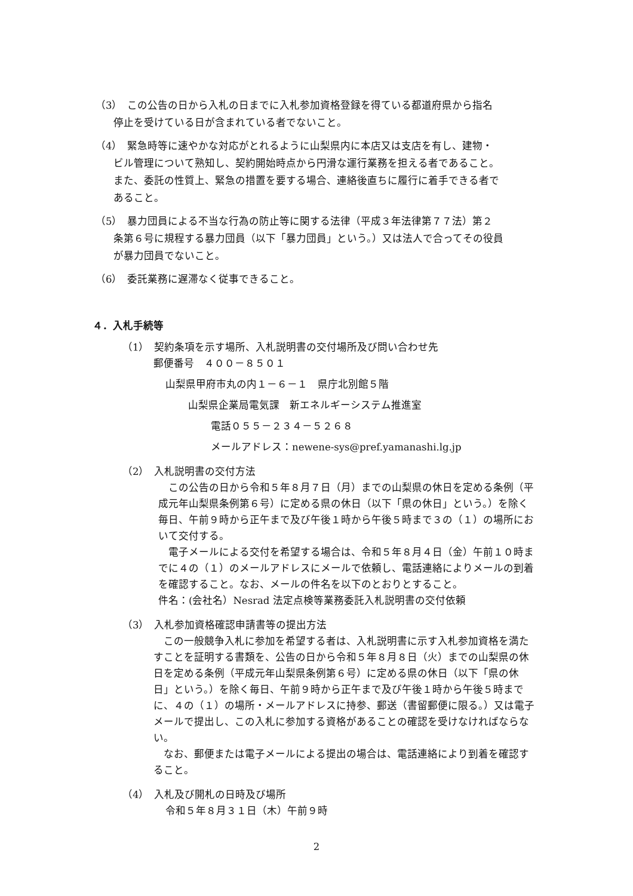（3）　この公告の日から入札の日までに入札参加資格登録を得ている都道府県から指名
停止を受けている日が含まれている者でないこと。
（4）　緊急時等に速やかな対応がとれるように山梨県内に本店又は支店を有し、建物・
ビル管理について熟知し、契約開始時点から円滑な運行業務を担える者であること。
また、委託の性質上、緊急の措置を要する場合、連絡後直ちに履行に着手できる者で
あること。
（5）　暴力団員による不当な行為の防止等に関する法律（平成３年法律第７７法）第２
条第６号に規程する暴力団員（以下「暴力団員」という。）又は法人で合ってその役員
が暴力団員でないこと。
（6）　委託業務に遅滞なく従事できること。
４．入札手続等
（1）　契約条項を示す場所、入札説明書の交付場所及び問い合わせ先
郵便番号　４００－８５０１
山梨県甲府市丸の内１－６－１　県庁北別館５階
山梨県企業局電気課　新エネルギーシステム推進室
電話０５５－２３４－５２６８
メールアドレス：newene-sys@pref.yamanashi.lg.jp
（2）　入札説明書の交付方法
　この公告の日から令和５年８月７日（月）までの山梨県の休日を定める条例（平成元年山梨県条例第６号）に定める県の休日（以下「県の休日」という。）を除く毎日、午前９時から正午まで及び午後１時から午後５時まで３の（１）の場所において交付する。
　電子メールによる交付を希望する場合は、令和５年８月４日（金）午前１０時までに４の（１）のメールアドレスにメールで依頼し、電話連絡によりメールの到着を確認すること。なお、メールの件名を以下のとおりとすること。
件名：(会社名）Nesrad 法定点検等業務委託入札説明書の交付依頼
（3）　入札参加資格確認申請書等の提出方法
　この一般競争入札に参加を希望する者は、入札説明書に示す入札参加資格を満たすことを証明する書類を、公告の日から令和５年８月８日（火）までの山梨県の休日を定める条例（平成元年山梨県条例第６号）に定める県の休日（以下「県の休日」という。）を除く毎日、午前９時から正午まで及び午後１時から午後５時までに、４の（１）の場所・メールアドレスに持参、郵送（書留郵便に限る。）又は電子メールで提出し、この入札に参加する資格があることの確認を受けなければならない。
　なお、郵便または電子メールによる提出の場合は、電話連絡により到着を確認すること。
（4）　入札及び開札の日時及び場所
令和５年８月３１日（木）午前９時
2